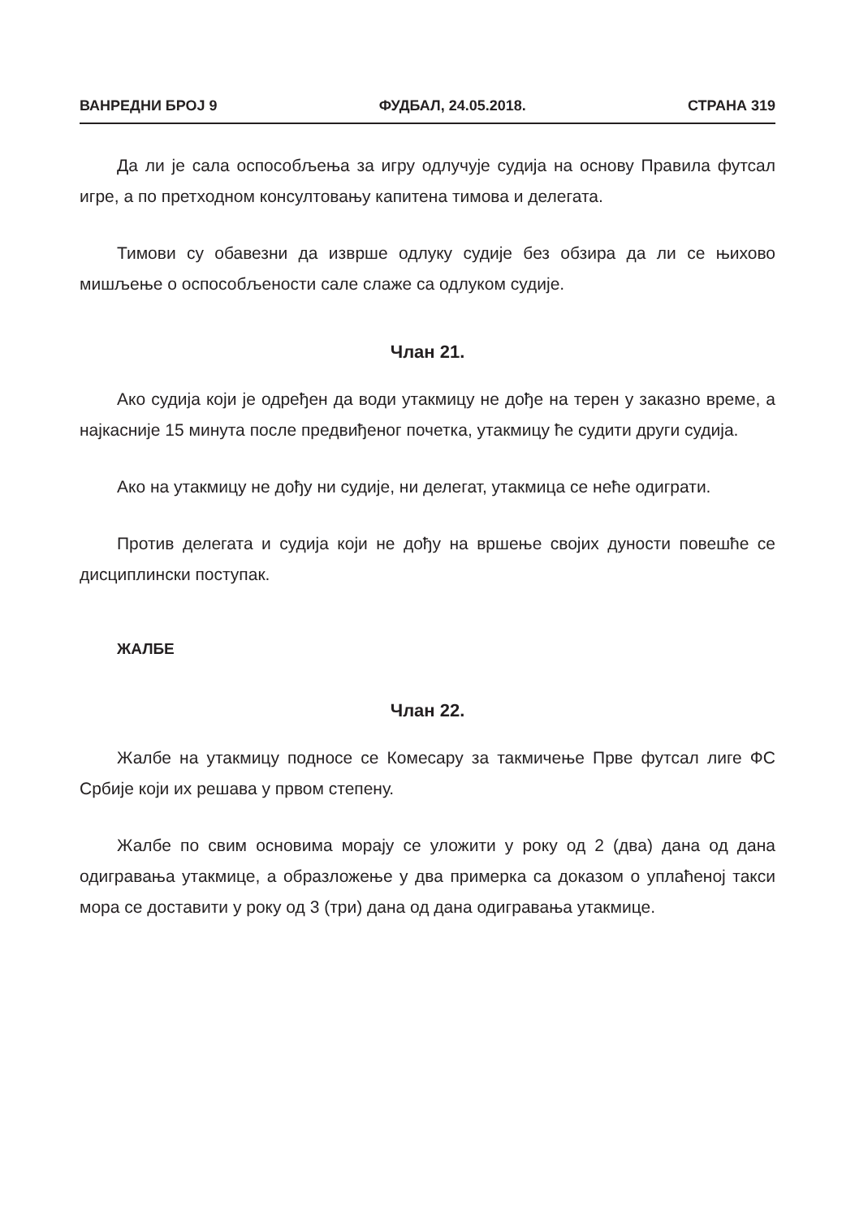ВАНРЕДНИ БРОЈ 9 ФУДБАЛ, 24.05.2018. СТРАНА 319
Да ли је сала оспособљења за игру одлучује судија на основу Правила футсал игре, а по претходном консултовању капитена тимова и делегата.
Тимови су обавезни да изврше одлуку судије без обзира да ли се њихово мишљење о оспособљености сале слаже са одлуком судије.
Члан 21.
Ако судија који је одређен да води утакмицу не дође на терен у заказно време, а најкасније 15 минута после предвиђеног почетка, утакмицу ће судити други судија.
Ако на утакмицу не дођу ни судије, ни делегат, утакмица се неће одиграти.
Против делегата и судија који не дођу на вршење својих дуности повешће се дисциплински поступак.
ЖАЛБЕ
Члан 22.
Жалбе на утакмицу подносе се Комесару за такмичење Прве футсал лиге ФС Србије који их решава у првом степену.
Жалбе по свим основима морају се уложити у року од 2 (два) дана од дана одигравања утакмице, а образложење у два примерка са доказом о уплаћеној такси мора се доставити у року од 3 (три) дана од дана одигравања утакмице.